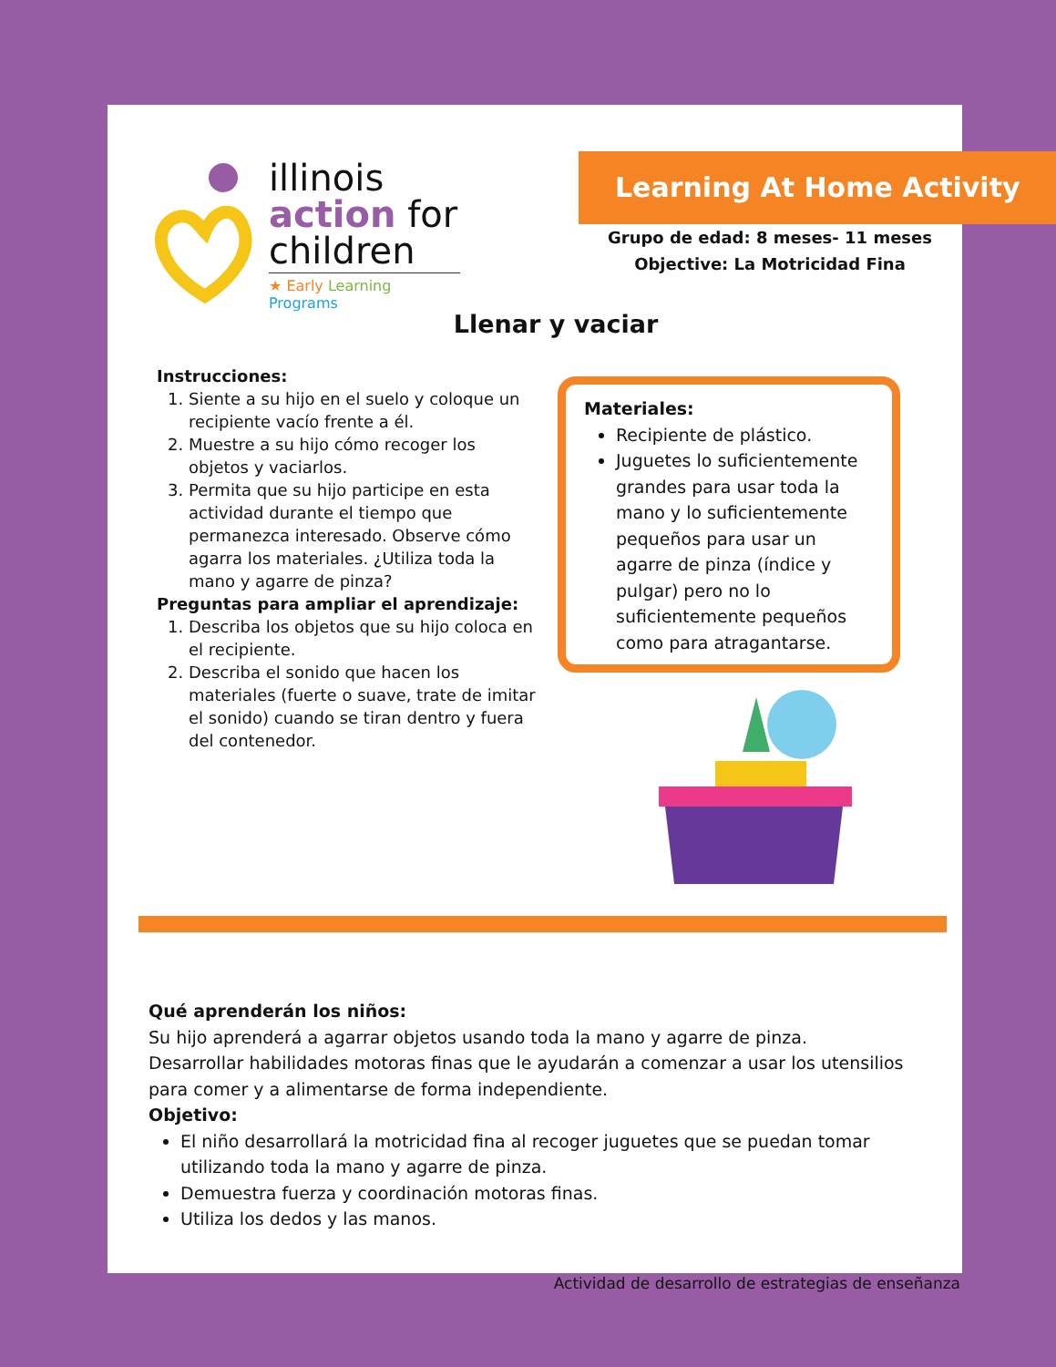illinois
action for
children
★ Early Learning Programs
Learning At Home Activity
Grupo de edad: 8 meses- 11 meses
Objective: La Motricidad Fina
Llenar y vaciar
Instrucciones:
1. Siente a su hijo en el suelo y coloque un recipiente vacío frente a él.
2. Muestre a su hijo cómo recoger los objetos y vaciarlos.
3. Permita que su hijo participe en esta actividad durante el tiempo que permanezca interesado. Observe cómo agarra los materiales. ¿Utiliza toda la mano y agarre de pinza?
Preguntas para ampliar el aprendizaje:
1. Describa los objetos que su hijo coloca en el recipiente.
2. Describa el sonido que hacen los materiales (fuerte o suave, trate de imitar el sonido) cuando se tiran dentro y fuera del contenedor.
Materiales:
Recipiente de plástico.
Juguetes lo suficientemente grandes para usar toda la mano y lo suficientemente pequeños para usar un agarre de pinza (índice y pulgar) pero no lo suficientemente pequeños como para atragantarse.
Qué aprenderán los niños:
Su hijo aprenderá a agarrar objetos usando toda la mano y agarre de pinza. Desarrollar habilidades motoras finas que le ayudarán a comenzar a usar los utensilios para comer y a alimentarse de forma independiente.
Objetivo:
El niño desarrollará la motricidad fina al recoger juguetes que se puedan tomar utilizando toda la mano y agarre de pinza.
Demuestra fuerza y coordinación motoras finas.
Utiliza los dedos y las manos.
Actividad de desarrollo de estrategias de enseñanza